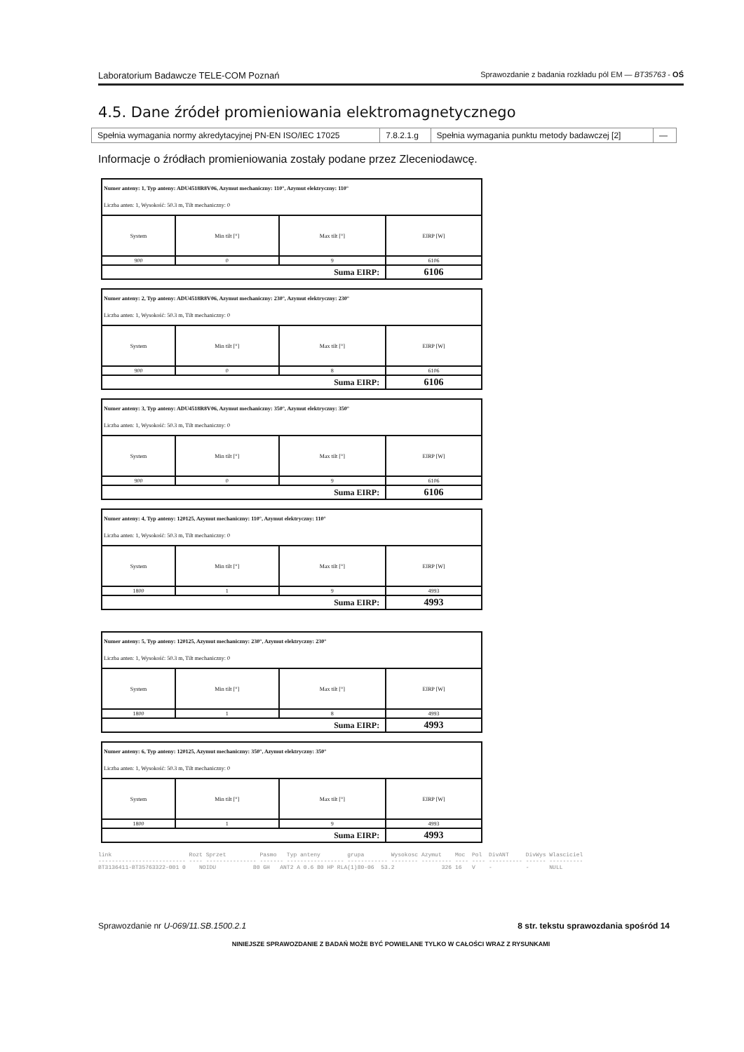Laboratorium Badawcze TELE-COM Poznań Sprawozdanie z badania rozkładu pól EM — BT35763 - OŚ
4.5. Dane źródeł promieniowania elektromagnetycznego
| Spełnia wymagania normy akredytacyjnej PN-EN ISO/IEC 17025 | 7.8.2.1.g | Spełnia wymagania punktu metody badawczej [2] | — |
Informacje o źródłach promieniowania zostały podane przez Zleceniodawcę.
| Numer anteny: 1, Typ anteny: ADU4518R8V06, Azymut mechaniczny: 110°, Azymut elektryczny: 110° Liczba anten: 1, Wysokość: 50.3 m, Tilt mechaniczny: 0 | | | |
| System | Min tilt [°] | Max tilt [°] | EIRP [W] |
| 900 | 0 | 9 | 6106 |
| Suma EIRP: | | | 6106 |
| Numer anteny: 2, Typ anteny: ADU4518R8V06, Azymut mechaniczny: 230°, Azymut elektryczny: 230° Liczba anten: 1, Wysokość: 50.3 m, Tilt mechaniczny: 0 | | | |
| System | Min tilt [°] | Max tilt [°] | EIRP [W] |
| 900 | 0 | 8 | 6106 |
| Suma EIRP: | | | 6106 |
| Numer anteny: 3, Typ anteny: ADU4518R8V06, Azymut mechaniczny: 350°, Azymut elektryczny: 350° Liczba anten: 1, Wysokość: 50.3 m, Tilt mechaniczny: 0 | | | |
| System | Min tilt [°] | Max tilt [°] | EIRP [W] |
| 900 | 0 | 9 | 6106 |
| Suma EIRP: | | | 6106 |
| Numer anteny: 4, Typ anteny: 120125, Azymut mechaniczny: 110°, Azymut elektryczny: 110° Liczba anten: 1, Wysokość: 50.3 m, Tilt mechaniczny: 0 | | | |
| System | Min tilt [°] | Max tilt [°] | EIRP [W] |
| 1800 | 1 | 9 | 4993 |
| Suma EIRP: | | | 4993 |
| Numer anteny: 5, Typ anteny: 120125, Azymut mechaniczny: 230°, Azymut elektryczny: 230° Liczba anten: 1, Wysokość: 50.3 m, Tilt mechaniczny: 0 | | | |
| System | Min tilt [°] | Max tilt [°] | EIRP [W] |
| 1800 | 1 | 8 | 4993 |
| Suma EIRP: | | | 4993 |
| Numer anteny: 6, Typ anteny: 120125, Azymut mechaniczny: 350°, Azymut elektryczny: 350° Liczba anten: 1, Wysokość: 50.3 m, Tilt mechaniczny: 0 | | | |
| System | Min tilt [°] | Max tilt [°] | EIRP [W] |
| 1800 | 1 | 9 | 4993 |
| Suma EIRP: | | | 4993 |
link Rozt Sprzet Pasmo Typ anteny grupa Wysokosc Azymut Moc Pol DivANT DivWys Wlasciciel -------------------------- ---- --------------- ------- ----------------- ------------ -------- --------- ---- ---- ---------- ------ ---------- BT3136411-BT35763322-001 0 NOIDU 80 GH ANT2 A 0.6 80 HP RLA(1)80-06 53.2 326 16 V - - NULL
Sprawozdanie nr U-069/11.SB.1500.2.1 8 str. tekstu sprawozdania spośród 14
NINIEJSZE SPRAWOZDANIE Z BADAŃ MOŻE BYĆ POWIELANE TYLKO W CAŁOŚCI WRAZ Z RYSUNKAMI